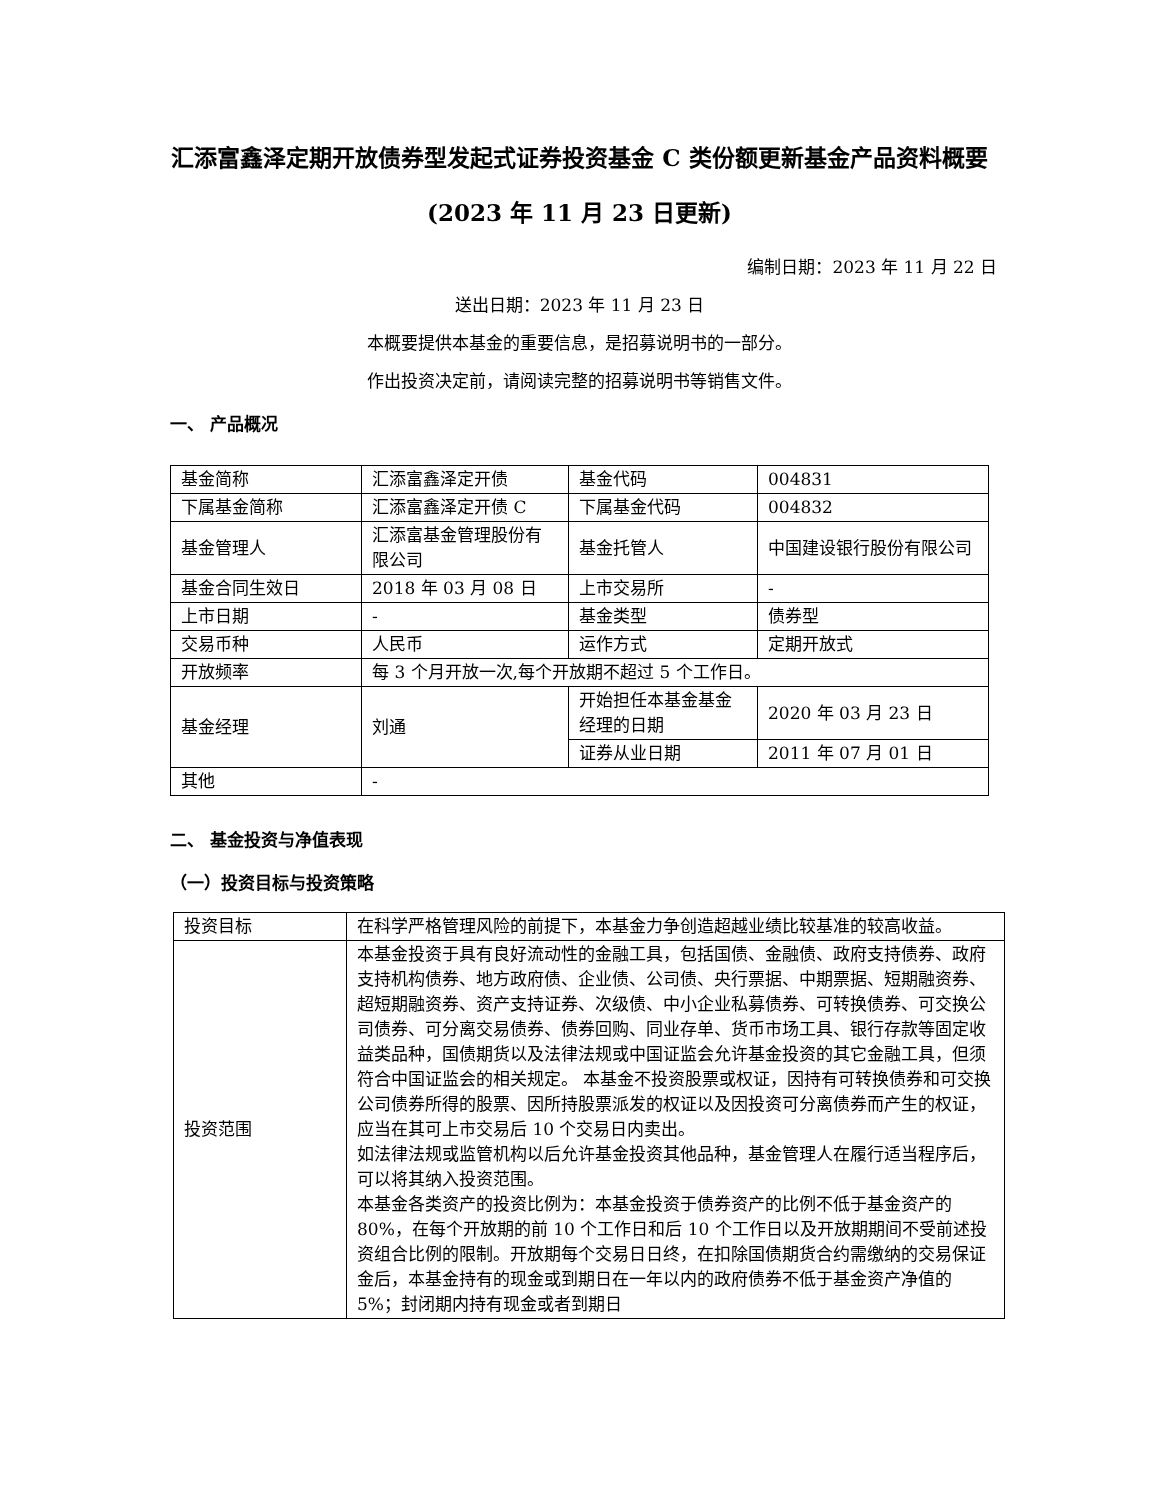汇添富鑫泽定期开放债券型发起式证券投资基金 C 类份额更新基金产品资料概要(2023 年 11 月 23 日更新)
编制日期：2023 年 11 月 22 日
送出日期：2023 年 11 月 23 日
本概要提供本基金的重要信息，是招募说明书的一部分。
作出投资决定前，请阅读完整的招募说明书等销售文件。
一、 产品概况
| 基金简称 | 汇添富鑫泽定开债 | 基金代码 | 004831 |
| 下属基金简称 | 汇添富鑫泽定开债 C | 下属基金代码 | 004832 |
| 基金管理人 | 汇添富基金管理股份有限公司 | 基金托管人 | 中国建设银行股份有限公司 |
| 基金合同生效日 | 2018 年 03 月 08 日 | 上市交易所 | - |
| 上市日期 | - | 基金类型 | 债券型 |
| 交易币种 | 人民币 | 运作方式 | 定期开放式 |
| 开放频率 | 每 3 个月开放一次,每个开放期不超过 5 个工作日。 | | |
| 基金经理 | 刘通 | 开始担任本基金基金经理的日期 | 2020 年 03 月 23 日 |
| | | 证券从业日期 | 2011 年 07 月 01 日 |
| 其他 | - | | |
二、 基金投资与净值表现
（一）投资目标与投资策略
| 投资目标 | 在科学严格管理风险的前提下，本基金力争创造超越业绩比较基准的较高收益。 |
| 投资范围 | 本基金投资于具有良好流动性的金融工具，包括国债、金融债、政府支持债券、政府支持机构债券、地方政府债、企业债、公司债、央行票据、中期票据、短期融资券、超短期融资券、资产支持证券、次级债、中小企业私募债券、可转换债券、可交换公司债券、可分离交易债券、债券回购、同业存单、货币市场工具、银行存款等固定收益类品种，国债期货以及法律法规或中国证监会允许基金投资的其它金融工具，但须符合中国证监会的相关规定。 本基金不投资股票或权证，因持有可转换债券和可交换公司债券所得的股票、因所持股票派发的权证以及因投资可分离债券而产生的权证，应当在其可上市交易后 10 个交易日内卖出。 如法律法规或监管机构以后允许基金投资其他品种，基金管理人在履行适当程序后，可以将其纳入投资范围。 本基金各类资产的投资比例为：本基金投资于债券资产的比例不低于基金资产的 80%，在每个开放期的前 10 个工作日和后 10 个工作日以及开放期期间不受前述投资组合比例的限制。开放期每个交易日日终，在扣除国债期货合约需缴纳的交易保证金后，本基金持有的现金或到期日在一年以内的政府债券不低于基金资产净值的 5%；封闭期内持有现金或者到期日 |